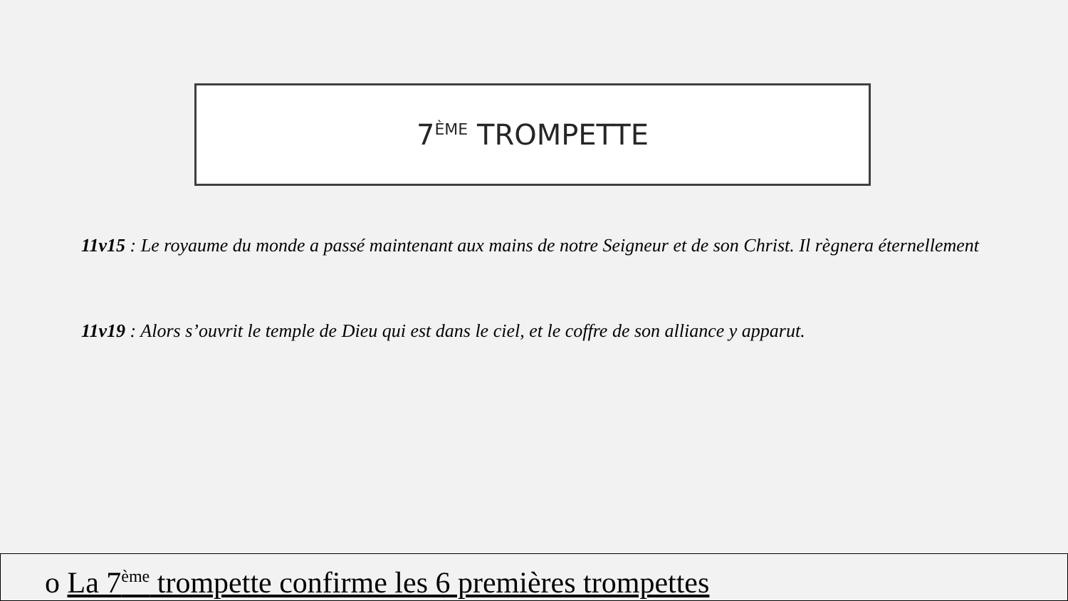7<sup>ÈME</sup> TROMPETTE
11v15 : Le royaume du monde a passé maintenant aux mains de notre Seigneur et de son Christ. Il règnera éternellement
11v19 : Alors s’ouvrit le temple de Dieu qui est dans le ciel, et le coffre de son alliance y apparut.
o La 7<sup>ème</sup> trompette confirme les 6 premières trompettes